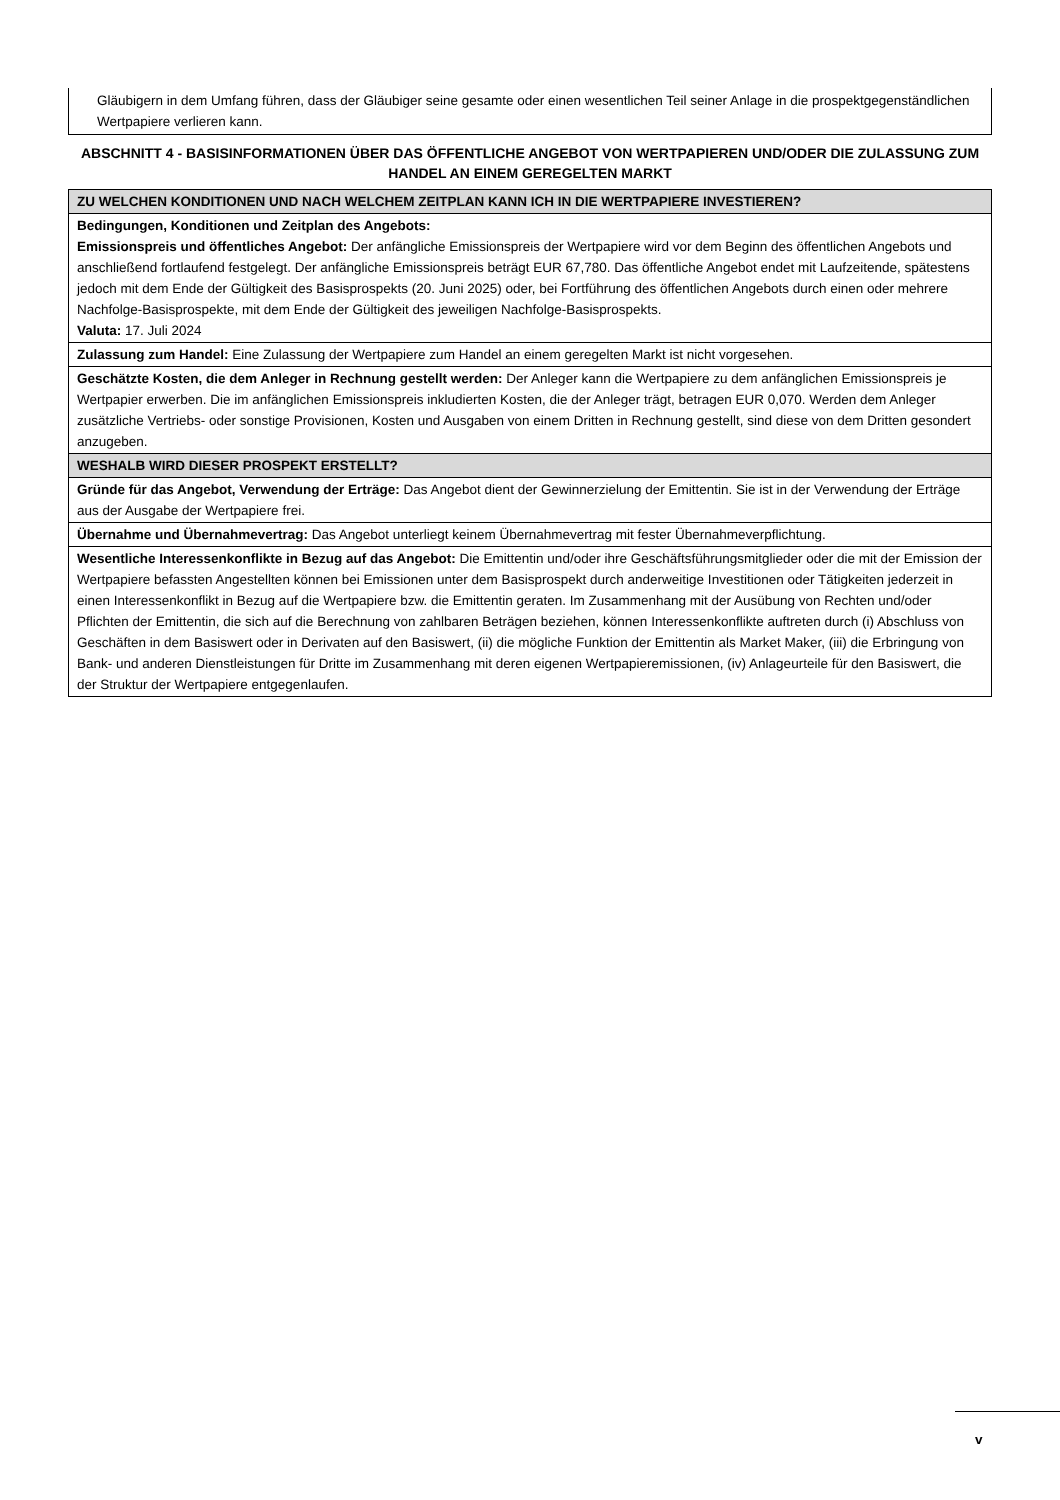Gläubigern in dem Umfang führen, dass der Gläubiger seine gesamte oder einen wesentlichen Teil seiner Anlage in die prospektgegenständlichen Wertpapiere verlieren kann.
ABSCHNITT 4 - BASISINFORMATIONEN ÜBER DAS ÖFFENTLICHE ANGEBOT VON WERTPAPIEREN UND/ODER DIE ZULASSUNG ZUM HANDEL AN EINEM GEREGELTEN MARKT
| ZU WELCHEN KONDITIONEN UND NACH WELCHEM ZEITPLAN KANN ICH IN DIE WERTPAPIERE INVESTIEREN? |
| --- |
| Bedingungen, Konditionen und Zeitplan des Angebots: Emissionspreis und öffentliches Angebot: Der anfängliche Emissionspreis der Wertpapiere wird vor dem Beginn des öffentlichen Angebots und anschließend fortlaufend festgelegt. Der anfängliche Emissionspreis beträgt EUR 67,780. Das öffentliche Angebot endet mit Laufzeitende, spätestens jedoch mit dem Ende der Gültigkeit des Basisprospekts (20. Juni 2025) oder, bei Fortführung des öffentlichen Angebots durch einen oder mehrere Nachfolge-Basisprospekte, mit dem Ende der Gültigkeit des jeweiligen Nachfolge-Basisprospekts. Valuta: 17. Juli 2024 |
| Zulassung zum Handel: Eine Zulassung der Wertpapiere zum Handel an einem geregelten Markt ist nicht vorgesehen. |
| Geschätzte Kosten, die dem Anleger in Rechnung gestellt werden: Der Anleger kann die Wertpapiere zu dem anfänglichen Emissionspreis je Wertpapier erwerben. Die im anfänglichen Emissionspreis inkludierten Kosten, die der Anleger trägt, betragen EUR 0,070. Werden dem Anleger zusätzliche Vertriebs- oder sonstige Provisionen, Kosten und Ausgaben von einem Dritten in Rechnung gestellt, sind diese von dem Dritten gesondert anzugeben. |
| WESHALB WIRD DIESER PROSPEKT ERSTELLT? |
| Gründe für das Angebot, Verwendung der Erträge: Das Angebot dient der Gewinnerzielung der Emittentin. Sie ist in der Verwendung der Erträge aus der Ausgabe der Wertpapiere frei. |
| Übernahme und Übernahmevertrag: Das Angebot unterliegt keinem Übernahmevertrag mit fester Übernahmeverpflichtung. |
| Wesentliche Interessenkonflikte in Bezug auf das Angebot: Die Emittentin und/oder ihre Geschäftsführungsmitglieder oder die mit der Emission der Wertpapiere befassten Angestellten können bei Emissionen unter dem Basisprospekt durch anderweitige Investitionen oder Tätigkeiten jederzeit in einen Interessenkonflikt in Bezug auf die Wertpapiere bzw. die Emittentin geraten. Im Zusammenhang mit der Ausübung von Rechten und/oder Pflichten der Emittentin, die sich auf die Berechnung von zahlbaren Beträgen beziehen, können Interessenkonflikte auftreten durch (i) Abschluss von Geschäften in dem Basiswert oder in Derivaten auf den Basiswert, (ii) die mögliche Funktion der Emittentin als Market Maker, (iii) die Erbringung von Bank- und anderen Dienstleistungen für Dritte im Zusammenhang mit deren eigenen Wertpapieremissionen, (iv) Anlageurteile für den Basiswert, die der Struktur der Wertpapiere entgegenlaufen. |
v